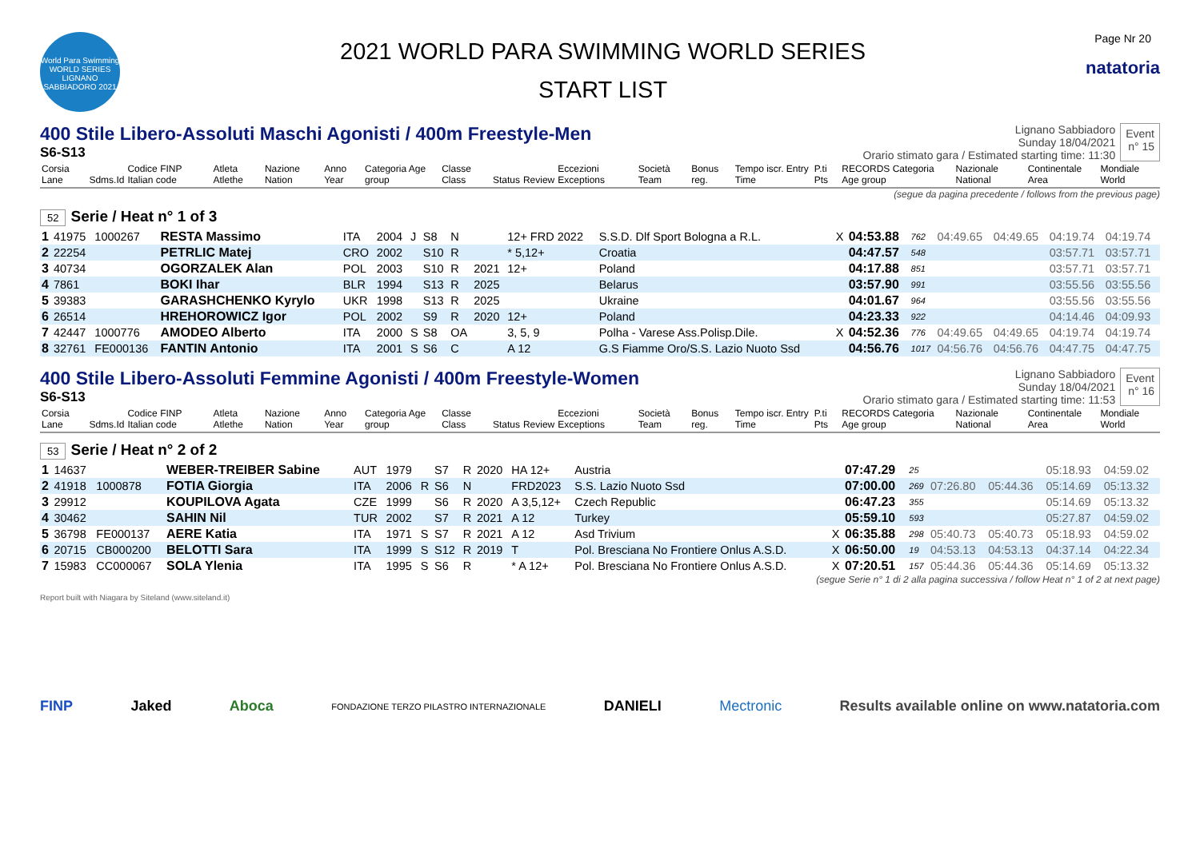World Para Swimming
WORLD SERIES
LIGNANO SABBIADORO 2021
2021 WORLD PARA SWIMMING WORLD SERIES
START LIST
Page Nr 20
natatoria
400 Stile Libero-Assoluti Maschi Agonisti / 400m Freestyle-Men
S6-S13
Lignano Sabbiadoro
Sunday 18/04/2021
Orario stimato gara / Estimated starting time: 11:30
Event
n° 15
| Corsia Lane | Sdms.Id | Codice FINP Italian code | Atleta Atlethe | Nazione Nation | Anno Year | Categoria Age group | Classe Class | Status | Review | Eccezioni Exceptions | Società Team | Bonus reg. | Tempo iscr. Entry Time | P.ti Pts | RECORDS Categoria Age group | Nazionale National | Continentale Area | Mondiale World |
| --- | --- | --- | --- | --- | --- | --- | --- | --- | --- | --- | --- | --- | --- | --- | --- | --- | --- | --- |
(segue da pagina precedente / follows from the previous page)
52 Serie / Heat n° 1 of 3
| 1 | 41975 | 1000267 | RESTA Massimo | ITA | 2004 | J | S8 | N | | 12+ FRD 2022 | S.S.D. Dlf Sport Bologna a R.L. | X | 04:53.88 | 762 | 04:49.65 | 04:49.65 | 04:19.74 | 04:19.74 |
| 2 | 22254 | | PETRLIC Matej | CRO | 2002 | | S10 | R | | * 5,12+ | Croatia | | 04:47.57 | 548 | | | 03:57.71 | 03:57.71 |
| 3 | 40734 | | OGORZALEK Alan | POL | 2003 | | S10 | R | 2021 | 12+ | Poland | | 04:17.88 | 851 | | | 03:57.71 | 03:57.71 |
| 4 | 7861 | | BOKI Ihar | BLR | 1994 | | S13 | R | 2025 | | Belarus | | 03:57.90 | 991 | | | 03:55.56 | 03:55.56 |
| 5 | 39383 | | GARASHCHENKO Kyrylo | UKR | 1998 | | S13 | R | 2025 | | Ukraine | | 04:01.67 | 964 | | | 03:55.56 | 03:55.56 |
| 6 | 26514 | | HREHOROWICZ Igor | POL | 2002 | | S9 | R | 2020 | 12+ | Poland | | 04:23.33 | 922 | | | 04:14.46 | 04:09.93 |
| 7 | 42447 | 1000776 | AMODEO Alberto | ITA | 2000 | S | S8 | OA | | 3, 5, 9 | Polha - Varese Ass.Polisp.Dile. | X | 04:52.36 | 776 | 04:49.65 | 04:49.65 | 04:19.74 | 04:19.74 |
| 8 | 32761 | FE000136 | FANTIN Antonio | ITA | 2001 | S | S6 | C | | A 12 | G.S Fiamme Oro/S.S. Lazio Nuoto Ssd | | 04:56.76 | 1017 | 04:56.76 | 04:56.76 | 04:47.75 | 04:47.75 |
400 Stile Libero-Assoluti Femmine Agonisti / 400m Freestyle-Women
S6-S13
Lignano Sabbiadoro
Sunday 18/04/2021
Orario stimato gara / Estimated starting time: 11:53
Event
n° 16
| Corsia Lane | Sdms.Id | Codice FINP Italian code | Atleta Atlethe | Nazione Nation | Anno Year | Categoria Age group | Classe Class | Status | Review | Eccezioni Exceptions | Società Team | Bonus reg. | Tempo iscr. Entry Time | P.ti Pts | RECORDS Categoria Age group | Nazionale National | Continentale Area | Mondiale World |
| --- | --- | --- | --- | --- | --- | --- | --- | --- | --- | --- | --- | --- | --- | --- | --- | --- | --- | --- |
53 Serie / Heat n° 2 of 2
| 1 | 14637 | | WEBER-TREIBER Sabine | AUT | 1979 | | S7 | R | 2020 | HA 12+ | Austria | | 07:47.29 | 25 | | | 05:18.93 | 04:59.02 |
| 2 | 41918 | 1000878 | FOTIA Giorgia | ITA | 2006 | R | S6 | N | | FRD2023 | S.S. Lazio Nuoto Ssd | | 07:00.00 | 269 | 07:26.80 | 05:44.36 | 05:14.69 | 05:13.32 |
| 3 | 29912 | | KOUPILOVA Agata | CZE | 1999 | | S6 | R | 2020 | A 3,5,12+ | Czech Republic | | 06:47.23 | 355 | | | 05:14.69 | 05:13.32 |
| 4 | 30462 | | SAHIN Nil | TUR | 2002 | | S7 | R | 2021 | A 12 | Turkey | | 05:59.10 | 593 | | | 05:27.87 | 04:59.02 |
| 5 | 36798 | FE000137 | AERE Katia | ITA | 1971 | S | S7 | R | 2021 | A 12 | Asd Trivium | X | 06:35.88 | 298 | 05:40.73 | 05:40.73 | 05:18.93 | 04:59.02 |
| 6 | 20715 | CB000200 | BELOTTI Sara | ITA | 1999 | S | S12 | R | 2019 | T | Pol. Bresciana No Frontiere Onlus A.S.D. | X | 06:50.00 | 19 | 04:53.13 | 04:53.13 | 04:37.14 | 04:22.34 |
| 7 | 15983 | CC000067 | SOLA Ylenia | ITA | 1995 | S | S6 | R | | * A 12+ | Pol. Bresciana No Frontiere Onlus A.S.D. | X | 07:20.51 | 157 | 05:44.36 | 05:44.36 | 05:14.69 | 05:13.32 |
(segue Serie n° 1 di 2 alla pagina successiva / follow Heat n° 1 of 2 at next page)
Report built with Niagara by Siteland (www.siteland.it)
FINP Jaked Aboca FONDAZIONE TERZO PILASTRO INTERNAZIONALE DANIELI Mectronic Results available online on www.natatoria.com